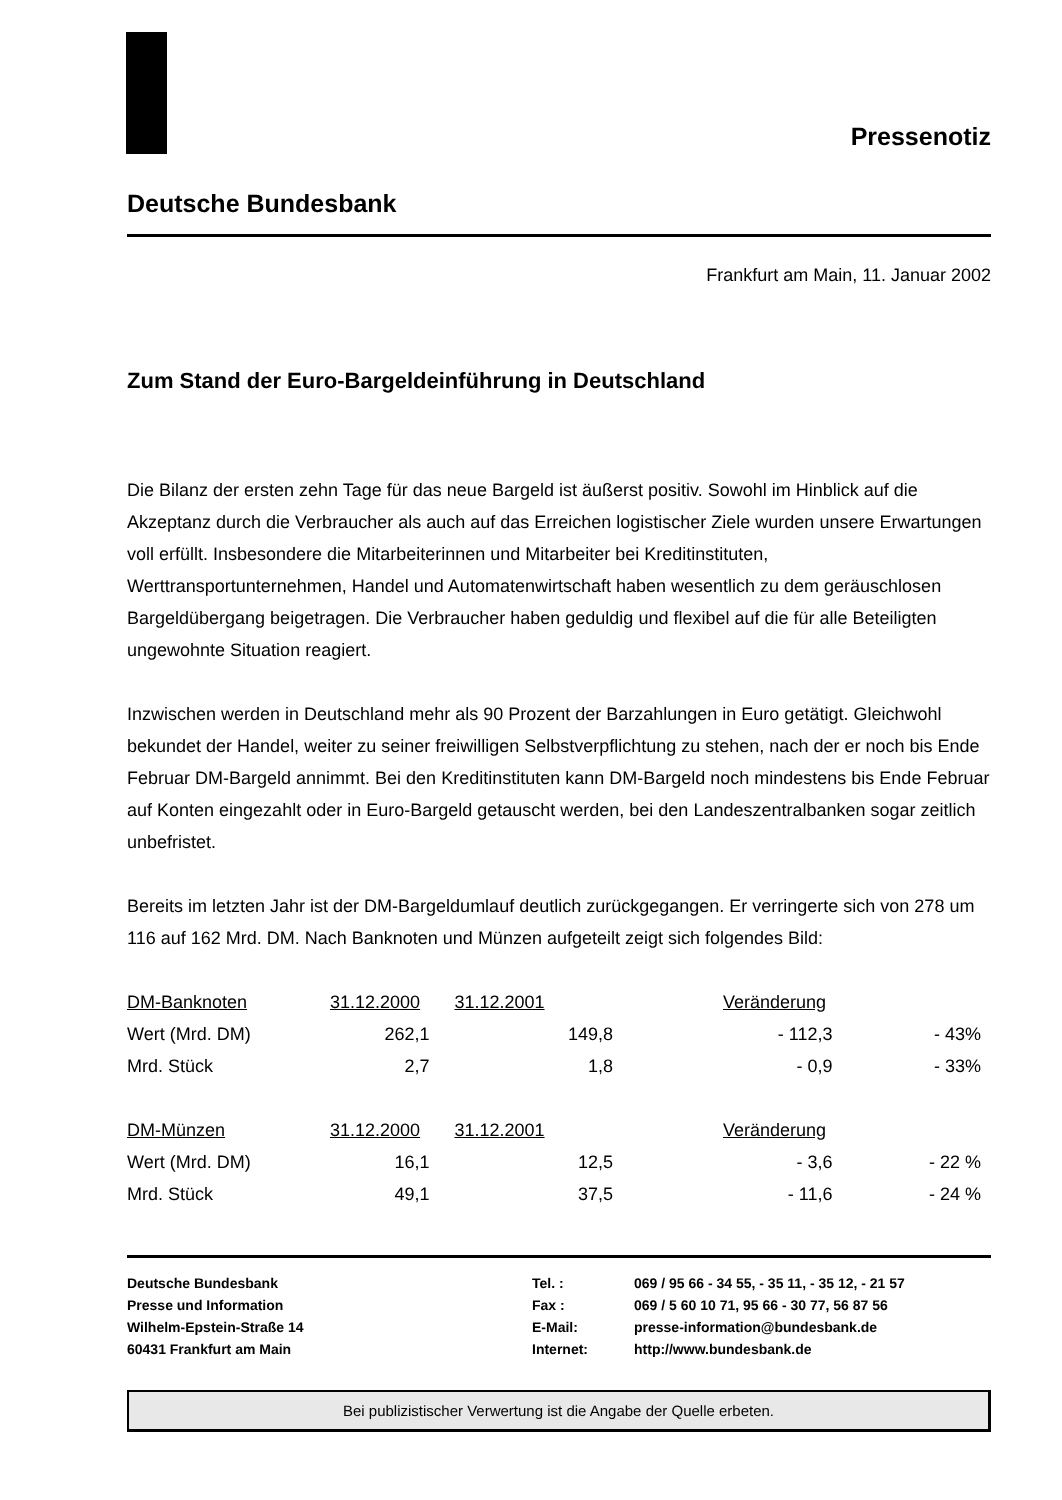Pressenotiz
Deutsche Bundesbank
Frankfurt am Main, 11. Januar 2002
Zum Stand der Euro-Bargeldeinführung in Deutschland
Die Bilanz der ersten zehn Tage für das neue Bargeld ist äußerst positiv. Sowohl im Hinblick auf die Akzeptanz durch die Verbraucher als auch auf das Erreichen logistischer Ziele wurden unsere Erwartungen voll erfüllt. Insbesondere die Mitarbeiterinnen und Mitarbeiter bei Kreditinstituten, Werttransportunternehmen, Handel und Automatenwirtschaft haben wesentlich zu dem geräuschlosen Bargeldübergang beigetragen. Die Verbraucher haben geduldig und flexibel auf die für alle Beteiligten ungewohnte Situation reagiert.
Inzwischen werden in Deutschland mehr als 90 Prozent der Barzahlungen in Euro getätigt. Gleichwohl bekundet der Handel, weiter zu seiner freiwilligen Selbstverpflichtung zu stehen, nach der er noch bis Ende Februar DM-Bargeld annimmt. Bei den Kreditinstituten kann DM-Bargeld noch mindestens bis Ende Februar auf Konten eingezahlt oder in Euro-Bargeld getauscht werden, bei den Landeszentralbanken sogar zeitlich unbefristet.
Bereits im letzten Jahr ist der DM-Bargeldumlauf deutlich zurückgegangen. Er verringerte sich von 278 um 116 auf 162 Mrd. DM. Nach Banknoten und Münzen aufgeteilt zeigt sich folgendes Bild:
| DM-Banknoten | 31.12.2000 | 31.12.2001 | Veränderung | |
| Wert (Mrd. DM) | 262,1 | 149,8 | - 112,3 | - 43% |
| Mrd. Stück | 2,7 | 1,8 | - 0,9 | - 33% |
| DM-Münzen | 31.12.2000 | 31.12.2001 | Veränderung | |
| Wert (Mrd. DM) | 16,1 | 12,5 | - 3,6 | - 22 % |
| Mrd. Stück | 49,1 | 37,5 | - 11,6 | - 24 % |
Deutsche Bundesbank
Presse und Information
Wilhelm-Epstein-Straße 14
60431 Frankfurt am Main
Tel. :
Fax :
E-Mail:
Internet:
069 / 95 66 - 34 55, - 35 11, - 35 12, - 21 57
069 / 5 60 10 71, 95 66 - 30 77, 56 87 56
presse-information@bundesbank.de
http://www.bundesbank.de
Bei publizistischer Verwertung ist die Angabe der Quelle erbeten.